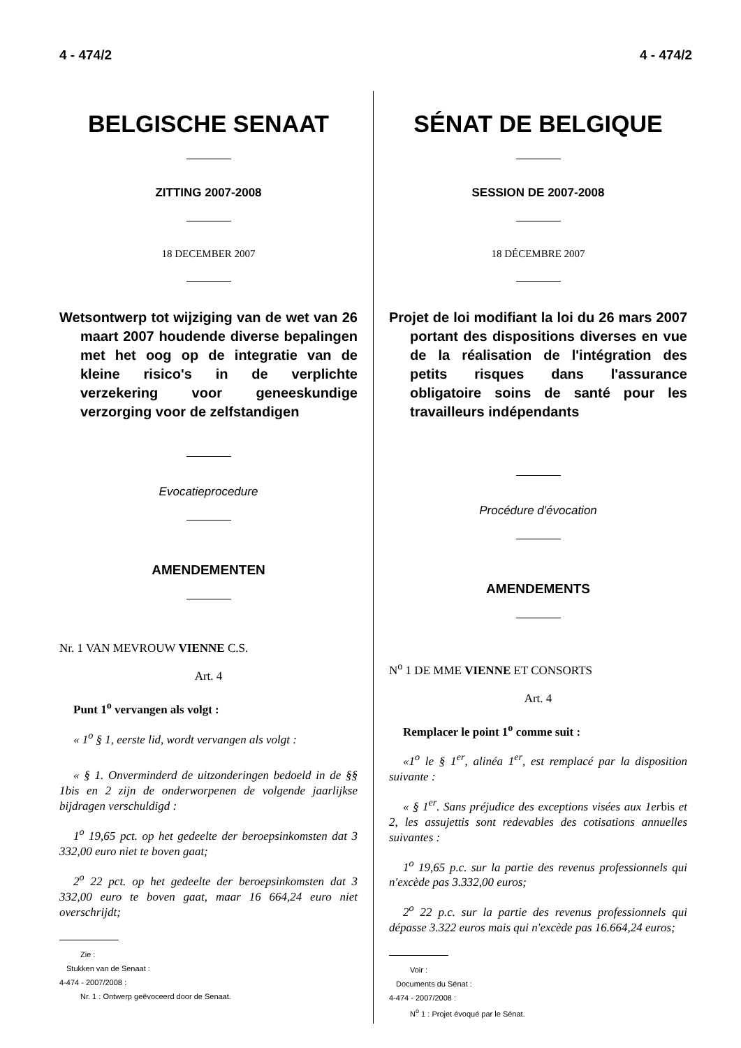4 - 474/2 4 - 474/2
BELGISCHE SENAAT
ZITTING 2007-2008
18 DECEMBER 2007
Wetsontwerp tot wijziging van de wet van 26 maart 2007 houdende diverse bepalingen met het oog op de integratie van de kleine risico's in de verplichte verzekering voor geneeskundige verzorging voor de zelfstandigen
Evocatieprocedure
AMENDEMENTEN
Nr. 1 VAN MEVROUW VIENNE C.S.
Art. 4
Punt 1<sup>o</sup> vervangen als volgt :
« 1<sup>o</sup> § 1, eerste lid, wordt vervangen als volgt :
« § 1. Onverminderd de uitzonderingen bedoeld in de §§ 1bis en 2 zijn de onderworpenen de volgende jaarlijkse bijdragen verschuldigd :
1<sup>o</sup> 19,65 pct. op het gedeelte der beroepsinkomsten dat 3 332,00 euro niet te boven gaat;
2<sup>o</sup> 22 pct. op het gedeelte der beroepsinkomsten dat 3 332,00 euro te boven gaat, maar 16 664,24 euro niet overschrijdt;
Zie :
Stukken van de Senaat :
4-474 - 2007/2008 :
Nr. 1 : Ontwerp geëvoceerd door de Senaat.
SÉNAT DE BELGIQUE
SESSION DE 2007-2008
18 DÉCEMBRE 2007
Projet de loi modifiant la loi du 26 mars 2007 portant des dispositions diverses en vue de la réalisation de l'intégration des petits risques dans l'assurance obligatoire soins de santé pour les travailleurs indépendants
Procédure d'évocation
AMENDEMENTS
N<sup>o</sup> 1 DE MME VIENNE ET CONSORTS
Art. 4
Remplacer le point 1<sup>o</sup> comme suit :
«1<sup>o</sup> le § 1<sup>er</sup>, alinéa 1<sup>er</sup>, est remplacé par la disposition suivante :
« § 1<sup>er</sup>. Sans préjudice des exceptions visées aux 1erbis et 2, les assujettis sont redevables des cotisations annuelles suivantes :
1<sup>o</sup> 19,65 p.c. sur la partie des revenus professionnels qui n'excède pas 3.332,00 euros;
2<sup>o</sup> 22 p.c. sur la partie des revenus professionnels qui dépasse 3.322 euros mais qui n'excède pas 16.664,24 euros;
Voir :
Documents du Sénat :
4-474 - 2007/2008 :
N<sup>o</sup> 1 : Projet évoqué par le Sénat.